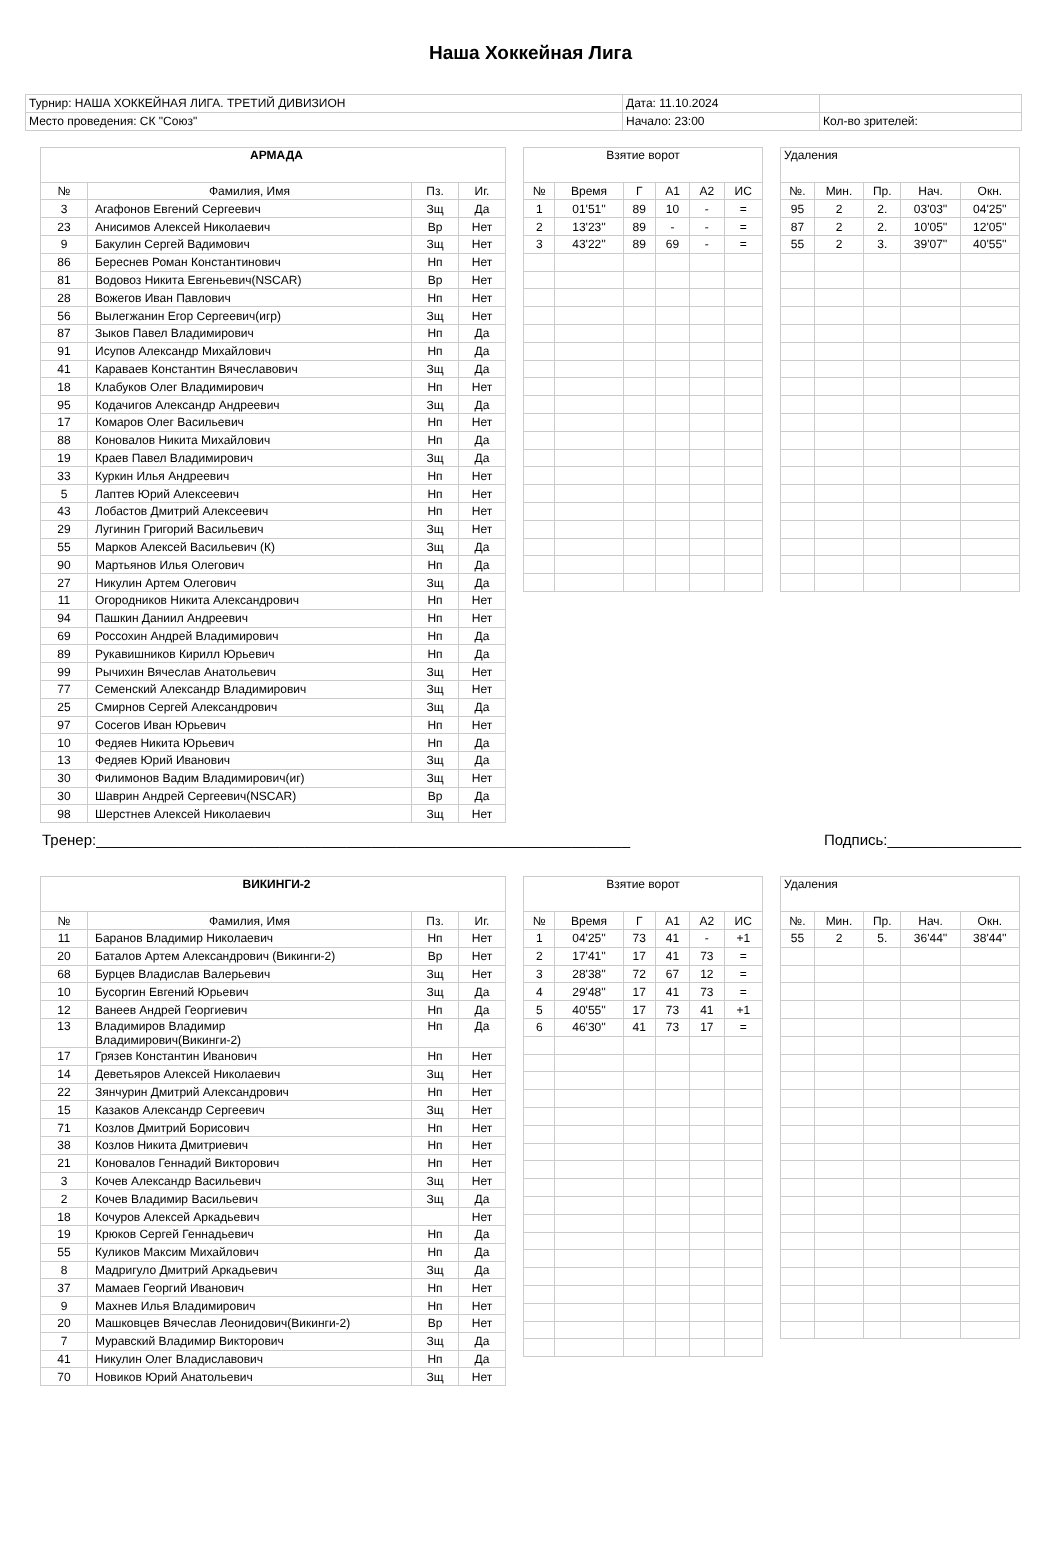Наша Хоккейная Лига
| Турнир: НАША ХОККЕЙНАЯ ЛИГА. ТРЕТИЙ ДИВИЗИОН | Дата: 11.10.2024 | |
| Место проведения: СК "Союз" | Начало: 23:00 | Кол-во зрителей: |
| АРМАДА | | | |
| № | Фамилия, Имя | Пз. | Иг. |
| 3 | Агафонов Евгений Сергеевич | Зщ | Да |
| 23 | Анисимов Алексей Николаевич | Вр | Нет |
| 9 | Бакулин Сергей Вадимович | Зщ | Нет |
| 86 | Береснев Роман Константинович | Нп | Нет |
| 81 | Водовоз Никита Евгеньевич(NSCAR) | Вр | Нет |
| 28 | Вожегов Иван Павлович | Нп | Нет |
| 56 | Вылегжанин Егор Сергеевич(игр) | Зщ | Нет |
| 87 | Зыков Павел Владимирович | Нп | Да |
| 91 | Исупов Александр Михайлович | Нп | Да |
| 41 | Караваев Константин Вячеславович | Зщ | Да |
| 18 | Клабуков Олег Владимирович | Нп | Нет |
| 95 | Кодачигов Александр Андреевич | Зщ | Да |
| 17 | Комаров Олег Васильевич | Нп | Нет |
| 88 | Коновалов Никита Михайлович | Нп | Да |
| 19 | Краев Павел Владимирович | Зщ | Да |
| 33 | Куркин Илья Андреевич | Нп | Нет |
| 5 | Лаптев Юрий Алексеевич | Нп | Нет |
| 43 | Лобастов Дмитрий Алексеевич | Нп | Нет |
| 29 | Лугинин Григорий Васильевич | Зщ | Нет |
| 55 | Марков Алексей Васильевич (К) | Зщ | Да |
| 90 | Мартьянов Илья Олегович | Нп | Да |
| 27 | Никулин Артем Олегович | Зщ | Да |
| 11 | Огородников Никита Александрович | Нп | Нет |
| 94 | Пашкин Даниил Андреевич | Нп | Нет |
| 69 | Россохин Андрей Владимирович | Нп | Да |
| 89 | Рукавишников Кирилл Юрьевич | Нп | Да |
| 99 | Рычихин Вячеслав Анатольевич | Зщ | Нет |
| 77 | Семенский Александр Владимирович | Зщ | Нет |
| 25 | Смирнов Сергей Александрович | Зщ | Да |
| 97 | Сосегов Иван Юрьевич | Нп | Нет |
| 10 | Федяев Никита Юрьевич | Нп | Да |
| 13 | Федяев Юрий Иванович | Зщ | Да |
| 30 | Филимонов Вадим Владимирович(иг) | Зщ | Нет |
| 30 | Шаврин Андрей Сергеевич(NSCAR) | Вр | Да |
| 98 | Шерстнев Алексей Николаевич | Зщ | Нет |
| Взятие ворот | | | | | |
| № | Время | Г | А1 | А2 | ИС |
| 1 | 01'51'' | 89 | 10 | - | = |
| 2 | 13'23'' | 89 | - | - | = |
| 3 | 43'22'' | 89 | 69 | - | = |
| Удаления | | | | |
| №. | Мин. | Пр. | Нач. | Окн. |
| 95 | 2 | 2. | 03'03'' | 04'25'' |
| 87 | 2 | 2. | 10'05'' | 12'05'' |
| 55 | 2 | 3. | 39'07'' | 40'55'' |
Тренер:________________________________________________________________ Подпись:________________
| ВИКИНГИ-2 | | | |
| № | Фамилия, Имя | Пз. | Иг. |
| 11 | Баранов Владимир Николаевич | Нп | Нет |
| 20 | Баталов Артем Александрович (Викинги-2) | Вр | Нет |
| 68 | Бурцев Владислав Валерьевич | Зщ | Нет |
| 10 | Бусоргин Евгений Юрьевич | Зщ | Да |
| 12 | Ванеев Андрей Георгиевич | Нп | Да |
| 13 | Владимиров Владимир Владимирович(Викинги-2) | Нп | Да |
| 17 | Грязев Константин Иванович | Нп | Нет |
| 14 | Деветьяров Алексей Николаевич | Зщ | Нет |
| 22 | Зянчурин Дмитрий Александрович | Нп | Нет |
| 15 | Казаков Александр Сергеевич | Зщ | Нет |
| 71 | Козлов Дмитрий Борисович | Нп | Нет |
| 38 | Козлов Никита Дмитриевич | Нп | Нет |
| 21 | Коновалов Геннадий Викторович | Нп | Нет |
| 3 | Кочев Александр Васильевич | Зщ | Нет |
| 2 | Кочев Владимир Васильевич | Зщ | Да |
| 18 | Кочуров Алексей Аркадьевич | | Нет |
| 19 | Крюков Сергей Геннадьевич | Нп | Да |
| 55 | Куликов Максим Михайлович | Нп | Да |
| 8 | Мадригуло Дмитрий Аркадьевич | Зщ | Да |
| 37 | Мамаев Георгий Иванович | Нп | Нет |
| 9 | Махнев Илья Владимирович | Нп | Нет |
| 20 | Машковцев Вячеслав Леонидович(Викинги-2) | Вр | Нет |
| 7 | Муравский Владимир Викторович | Зщ | Да |
| 41 | Никулин Олег Владиславович | Нп | Да |
| 70 | Новиков Юрий Анатольевич | Зщ | Нет |
| Взятие ворот | | | | | |
| № | Время | Г | А1 | А2 | ИС |
| 1 | 04'25'' | 73 | 41 | - | +1 |
| 2 | 17'41'' | 17 | 41 | 73 | = |
| 3 | 28'38'' | 72 | 67 | 12 | = |
| 4 | 29'48'' | 17 | 41 | 73 | = |
| 5 | 40'55'' | 17 | 73 | 41 | +1 |
| 6 | 46'30'' | 41 | 73 | 17 | = |
| Удаления | | | | |
| №. | Мин. | Пр. | Нач. | Окн. |
| 55 | 2 | 5. | 36'44'' | 38'44'' |